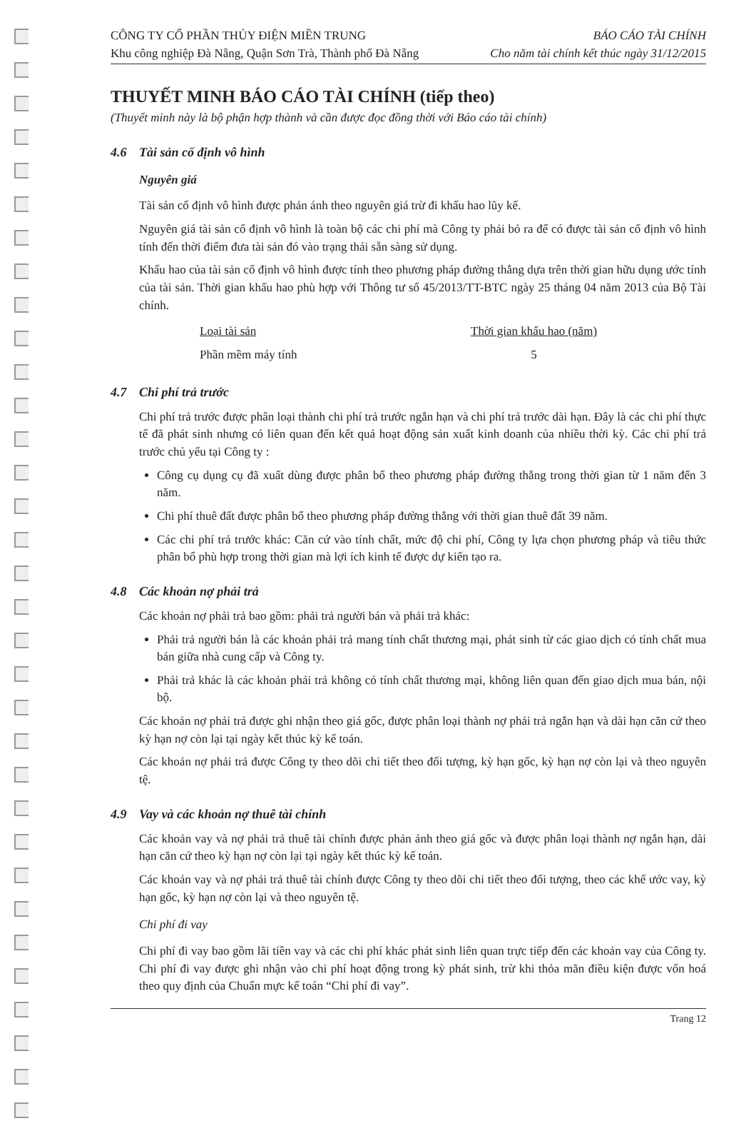CÔNG TY CỔ PHẦN THỦY ĐIỆN MIỀN TRUNG
Khu công nghiệp Đà Nẵng, Quận Sơn Trà, Thành phố Đà Nẵng
BÁO CÁO TÀI CHÍNH
Cho năm tài chính kết thúc ngày 31/12/2015
THUYẾT MINH BÁO CÁO TÀI CHÍNH (tiếp theo)
(Thuyết minh này là bộ phận hợp thành và cần được đọc đồng thời với Báo cáo tài chính)
4.6 Tài sản cố định vô hình
Nguyên giá
Tài sản cố định vô hình được phản ánh theo nguyên giá trừ đi khấu hao lũy kế.
Nguyên giá tài sản cố định vô hình là toàn bộ các chi phí mà Công ty phải bỏ ra để có được tài sản cố định vô hình tính đến thời điểm đưa tài sản đó vào trạng thái sẵn sàng sử dụng.
Khấu hao của tài sản cố định vô hình được tính theo phương pháp đường thẳng dựa trên thời gian hữu dụng ước tính của tài sản. Thời gian khấu hao phù hợp với Thông tư số 45/2013/TT-BTC ngày 25 tháng 04 năm 2013 của Bộ Tài chính.
| Loại tài sản | Thời gian khấu hao (năm) |
| --- | --- |
| Phần mềm máy tính | 5 |
4.7 Chi phí trả trước
Chi phí trả trước được phân loại thành chi phí trả trước ngắn hạn và chi phí trả trước dài hạn. Đây là các chi phí thực tế đã phát sinh nhưng có liên quan đến kết quả hoạt động sản xuất kinh doanh của nhiều thời kỳ. Các chi phí trả trước chủ yếu tại Công ty :
Công cụ dụng cụ đã xuất dùng được phân bổ theo phương pháp đường thẳng trong thời gian từ 1 năm đến 3 năm.
Chi phí thuê đất được phân bổ theo phương pháp đường thẳng với thời gian thuê đất 39 năm.
Các chi phí trả trước khác: Căn cứ vào tính chất, mức độ chi phí, Công ty lựa chọn phương pháp và tiêu thức phân bổ phù hợp trong thời gian mà lợi ích kinh tế được dự kiến tạo ra.
4.8 Các khoản nợ phải trả
Các khoản nợ phải trả bao gồm: phải trả người bán và phải trả khác:
Phải trả người bán là các khoản phải trả mang tính chất thương mại, phát sinh từ các giao dịch có tính chất mua bán giữa nhà cung cấp và Công ty.
Phải trả khác là các khoản phải trả không có tính chất thương mại, không liên quan đến giao dịch mua bán, nội bộ.
Các khoản nợ phải trả được ghi nhận theo giá gốc, được phân loại thành nợ phải trả ngắn hạn và dài hạn căn cứ theo kỳ hạn nợ còn lại tại ngày kết thúc kỳ kế toán.
Các khoản nợ phải trả được Công ty theo dõi chi tiết theo đối tượng, kỳ hạn gốc, kỳ hạn nợ còn lại và theo nguyên tệ.
4.9 Vay và các khoản nợ thuê tài chính
Các khoản vay và nợ phải trả thuê tài chính được phản ánh theo giá gốc và được phân loại thành nợ ngắn hạn, dài hạn căn cứ theo kỳ hạn nợ còn lại tại ngày kết thúc kỳ kế toán.
Các khoản vay và nợ phải trả thuê tài chính được Công ty theo dõi chi tiết theo đối tượng, theo các khế ước vay, kỳ hạn gốc, kỳ hạn nợ còn lại và theo nguyên tệ.
Chi phí đi vay
Chi phí đi vay bao gồm lãi tiền vay và các chi phí khác phát sinh liên quan trực tiếp đến các khoản vay của Công ty. Chi phí đi vay được ghi nhận vào chi phí hoạt động trong kỳ phát sinh, trừ khi thỏa mãn điều kiện được vốn hoá theo quy định của Chuẩn mực kế toán “Chi phí đi vay”.
Trang 12